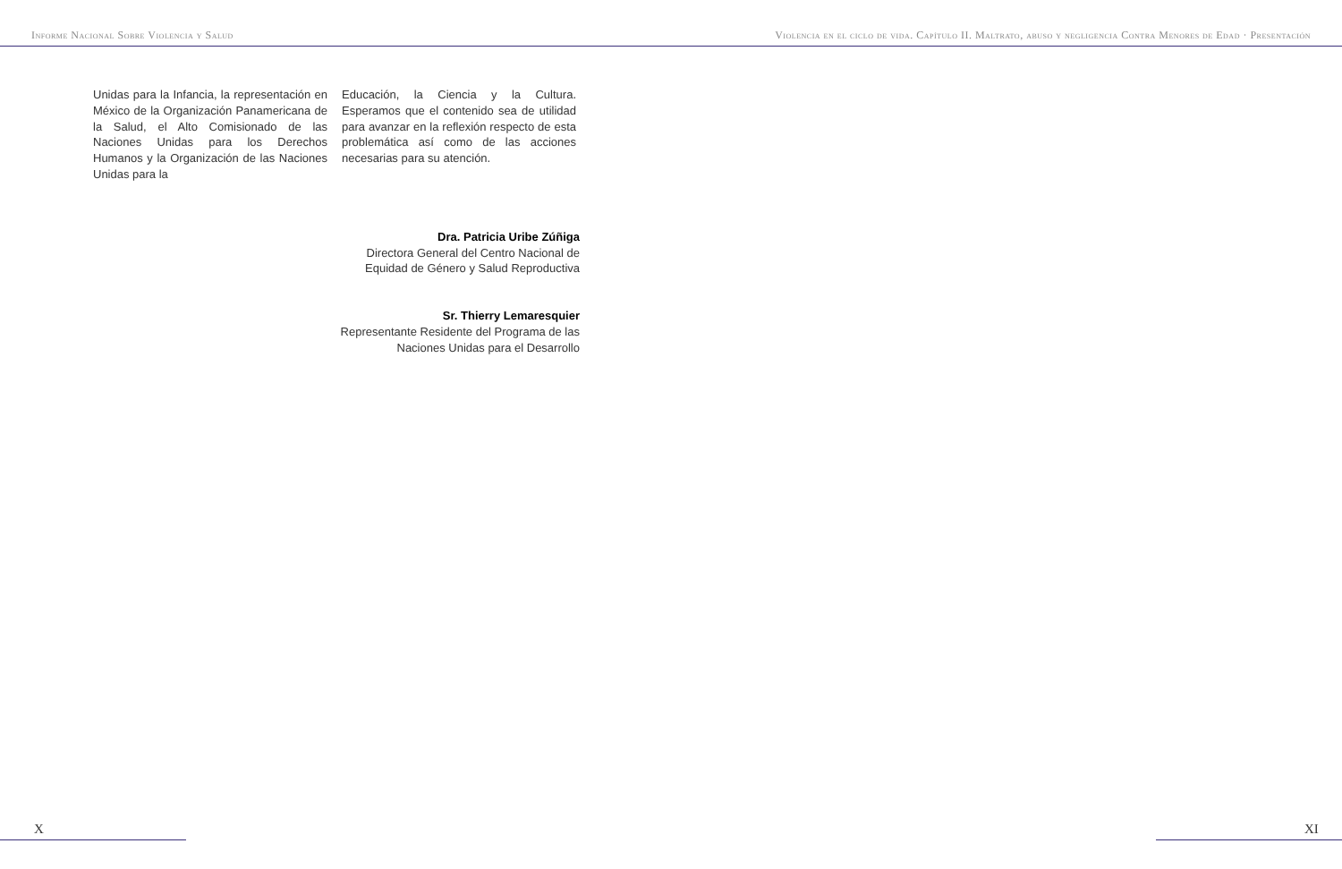Informe Nacional Sobre Violencia y Salud Violencia en el ciclo de vida. Capítulo II. Maltrato, abuso y negligencia Contra Menores de Edad · Presentación
Unidas para la Infancia, la representación en México de la Organización Panamericana de la Salud, el Alto Comisionado de las Naciones Unidas para los Derechos Humanos y la Organización de las Naciones Unidas para la
Educación, la Ciencia y la Cultura. Esperamos que el contenido sea de utilidad para avanzar en la reflexión respecto de esta problemática así como de las acciones necesarias para su atención.
Dra. Patricia Uribe Zúñiga
Directora General del Centro Nacional de
Equidad de Género y Salud Reproductiva
Sr. Thierry Lemaresquier
Representante Residente del Programa de las
Naciones Unidas para el Desarrollo
X XI